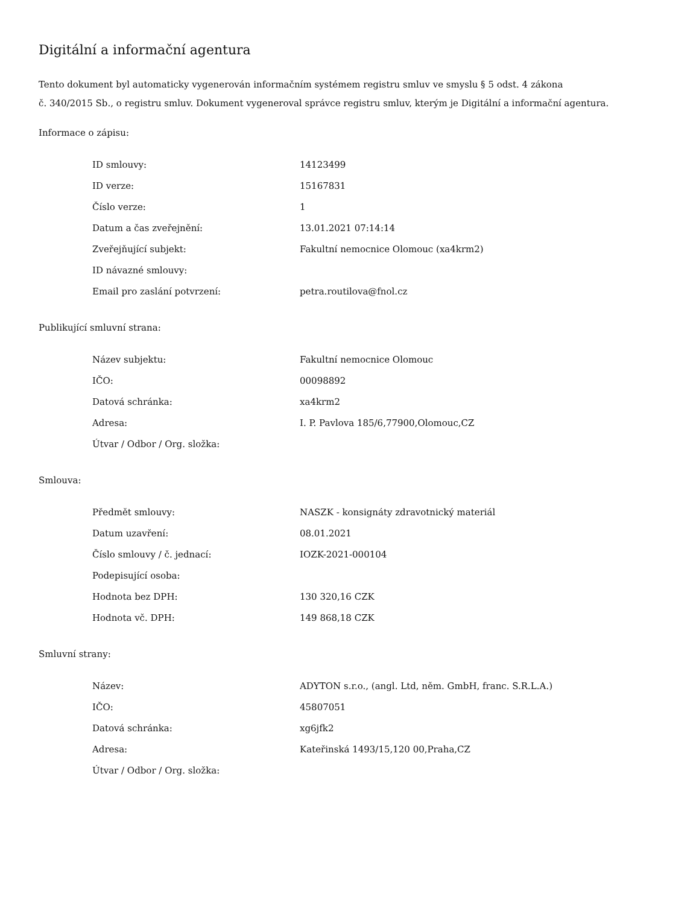Digitální a informační agentura
Tento dokument byl automaticky vygenerován informačním systémem registru smluv ve smyslu § 5 odst. 4 zákona
č. 340/2015 Sb., o registru smluv. Dokument vygeneroval správce registru smluv, kterým je Digitální a informační agentura.
Informace o zápisu:
| ID smlouvy: | 14123499 |
| ID verze: | 15167831 |
| Číslo verze: | 1 |
| Datum a čas zveřejnění: | 13.01.2021 07:14:14 |
| Zveřejňující subjekt: | Fakultní nemocnice Olomouc (xa4krm2) |
| ID návazné smlouvy: | |
| Email pro zaslání potvrzení: | petra.routilova@fnol.cz |
Publikující smluvní strana:
| Název subjektu: | Fakultní nemocnice Olomouc |
| IČO: | 00098892 |
| Datová schránka: | xa4krm2 |
| Adresa: | I. P. Pavlova 185/6,77900,Olomouc,CZ |
| Útvar / Odbor / Org. složka: | |
Smlouva:
| Předmět smlouvy: | NASZK - konsignáty zdravotnický materiál |
| Datum uzavření: | 08.01.2021 |
| Číslo smlouvy / č. jednací: | IOZK-2021-000104 |
| Podepisující osoba: | |
| Hodnota bez DPH: | 130 320,16 CZK |
| Hodnota vč. DPH: | 149 868,18 CZK |
Smluvní strany:
| Název: | ADYTON s.r.o., (angl. Ltd, něm. GmbH, franc. S.R.L.A.) |
| IČO: | 45807051 |
| Datová schránka: | xg6jfk2 |
| Adresa: | Kateřinská 1493/15,120 00,Praha,CZ |
| Útvar / Odbor / Org. složka: | |